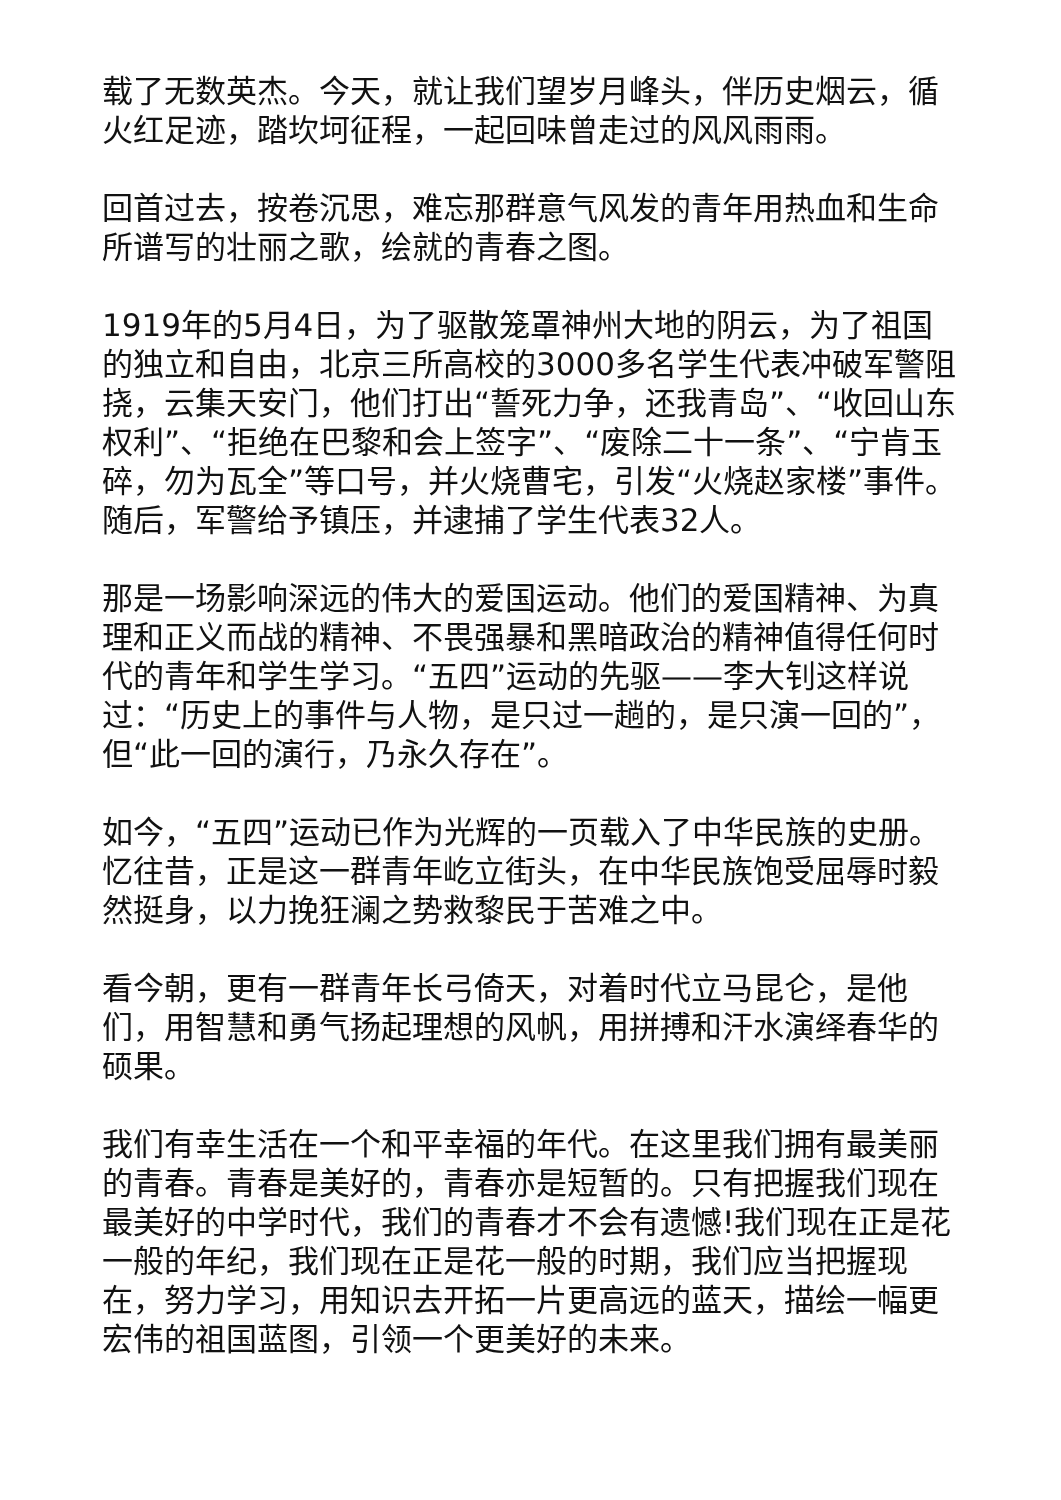载了无数英杰。今天，就让我们望岁月峰头，伴历史烟云，循火红足迹，踏坎坷征程，一起回味曾走过的风风雨雨。
回首过去，按卷沉思，难忘那群意气风发的青年用热血和生命所谱写的壮丽之歌，绘就的青春之图。
1919年的5月4日，为了驱散笼罩神州大地的阴云，为了祖国的独立和自由，北京三所高校的3000多名学生代表冲破军警阻挠，云集天安门，他们打出“誓死力争，还我青岛”、“收回山东权利”、“拒绝在巴黎和会上签字”、“废除二十一条”、“宁肯玉碎，勿为瓦全”等口号，并火烧曹宅，引发“火烧赵家楼”事件。随后，军警给予镇压，并逮捕了学生代表32人。
那是一场影响深远的伟大的爱国运动。他们的爱国精神、为真理和正义而战的精神、不畏强暴和黑暗政治的精神值得任何时代的青年和学生学习。“五四”运动的先驱——李大钊这样说过：“历史上的事件与人物，是只过一趟的，是只演一回的”，但“此一回的演行，乃永久存在”。
如今，“五四”运动已作为光辉的一页载入了中华民族的史册。忆往昔，正是这一群青年屹立街头，在中华民族饱受屈辱时毅然挺身，以力挽狂澜之势救黎民于苦难之中。
看今朝，更有一群青年长弓倚天，对着时代立马昆仑，是他们，用智慧和勇气扬起理想的风帆，用拼搏和汗水演绎春华的硕果。
我们有幸生活在一个和平幸福的年代。在这里我们拥有最美丽的青春。青春是美好的，青春亦是短暂的。只有把握我们现在最美好的中学时代，我们的青春才不会有遗憾!我们现在正是花一般的年纪，我们现在正是花一般的时期，我们应当把握现在，努力学习，用知识去开拓一片更高远的蓝天，描绘一幅更宏伟的祖国蓝图，引领一个更美好的未来。